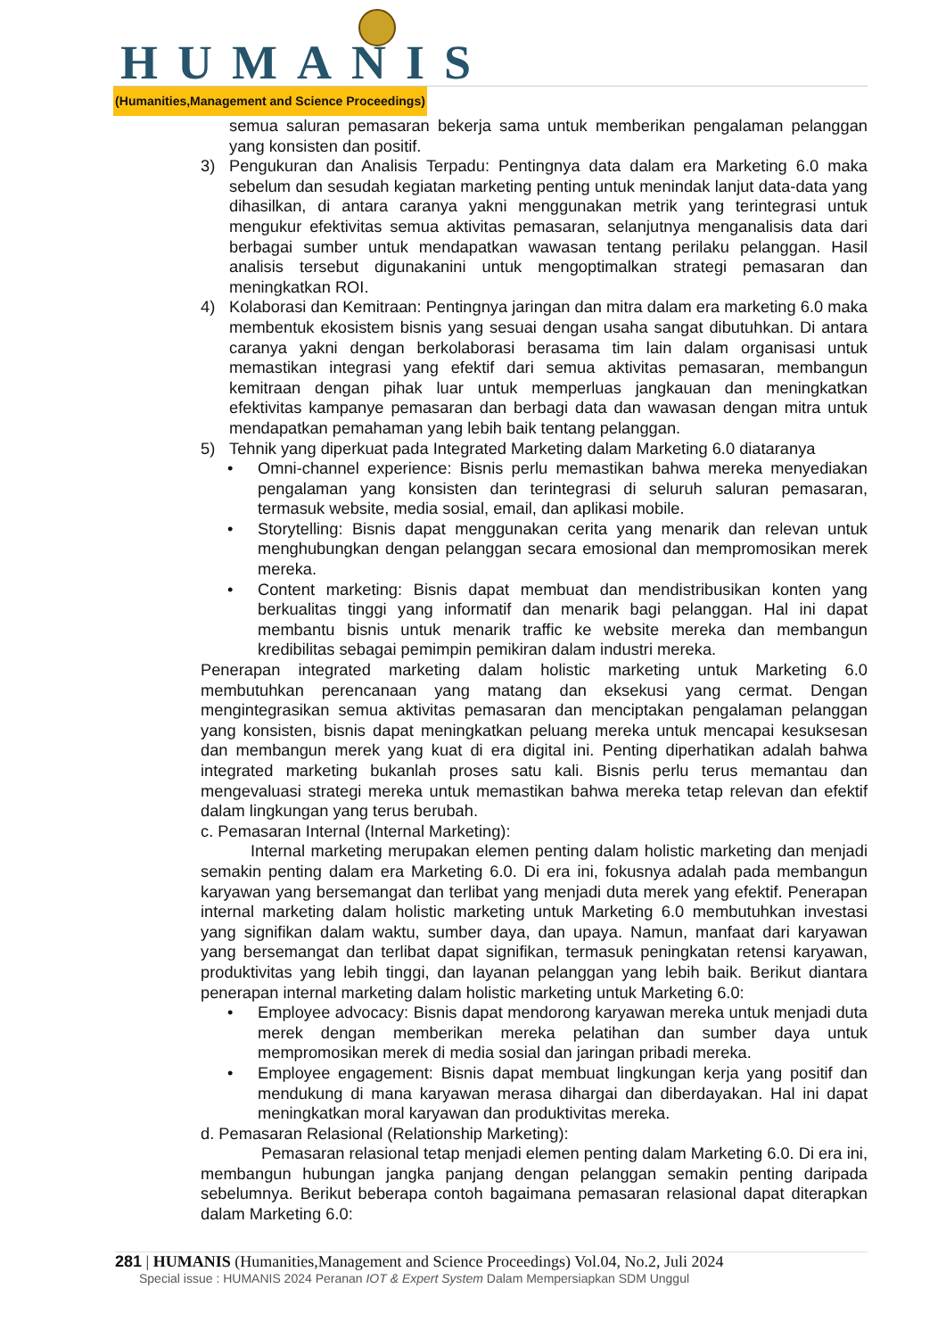HUMANIS
(Humanities,Management and Science Proceedings)
semua saluran pemasaran bekerja sama untuk memberikan pengalaman pelanggan yang konsisten dan positif.
3) Pengukuran dan Analisis Terpadu: Pentingnya data dalam era Marketing 6.0 maka sebelum dan sesudah kegiatan marketing penting untuk menindak lanjut data-data yang dihasilkan, di antara caranya yakni menggunakan metrik yang terintegrasi untuk mengukur efektivitas semua aktivitas pemasaran, selanjutnya menganalisis data dari berbagai sumber untuk mendapatkan wawasan tentang perilaku pelanggan. Hasil analisis tersebut digunakanini untuk mengoptimalkan strategi pemasaran dan meningkatkan ROI.
4) Kolaborasi dan Kemitraan: Pentingnya jaringan dan mitra dalam era marketing 6.0 maka membentuk ekosistem bisnis yang sesuai dengan usaha sangat dibutuhkan. Di antara caranya yakni dengan berkolaborasi berasama tim lain dalam organisasi untuk memastikan integrasi yang efektif dari semua aktivitas pemasaran, membangun kemitraan dengan pihak luar untuk memperluas jangkauan dan meningkatkan efektivitas kampanye pemasaran dan berbagi data dan wawasan dengan mitra untuk mendapatkan pemahaman yang lebih baik tentang pelanggan.
5) Tehnik yang diperkuat pada Integrated Marketing dalam Marketing 6.0 diataranya
• Omni-channel experience: Bisnis perlu memastikan bahwa mereka menyediakan pengalaman yang konsisten dan terintegrasi di seluruh saluran pemasaran, termasuk website, media sosial, email, dan aplikasi mobile.
• Storytelling: Bisnis dapat menggunakan cerita yang menarik dan relevan untuk menghubungkan dengan pelanggan secara emosional dan mempromosikan merek mereka.
• Content marketing: Bisnis dapat membuat dan mendistribusikan konten yang berkualitas tinggi yang informatif dan menarik bagi pelanggan. Hal ini dapat membantu bisnis untuk menarik traffic ke website mereka dan membangun kredibilitas sebagai pemimpin pemikiran dalam industri mereka.
Penerapan integrated marketing dalam holistic marketing untuk Marketing 6.0 membutuhkan perencanaan yang matang dan eksekusi yang cermat. Dengan mengintegrasikan semua aktivitas pemasaran dan menciptakan pengalaman pelanggan yang konsisten, bisnis dapat meningkatkan peluang mereka untuk mencapai kesuksesan dan membangun merek yang kuat di era digital ini. Penting diperhatikan adalah bahwa integrated marketing bukanlah proses satu kali. Bisnis perlu terus memantau dan mengevaluasi strategi mereka untuk memastikan bahwa mereka tetap relevan dan efektif dalam lingkungan yang terus berubah.
c. Pemasaran Internal (Internal Marketing):
Internal marketing merupakan elemen penting dalam holistic marketing dan menjadi semakin penting dalam era Marketing 6.0. Di era ini, fokusnya adalah pada membangun karyawan yang bersemangat dan terlibat yang menjadi duta merek yang efektif. Penerapan internal marketing dalam holistic marketing untuk Marketing 6.0 membutuhkan investasi yang signifikan dalam waktu, sumber daya, dan upaya. Namun, manfaat dari karyawan yang bersemangat dan terlibat dapat signifikan, termasuk peningkatan retensi karyawan, produktivitas yang lebih tinggi, dan layanan pelanggan yang lebih baik. Berikut diantara penerapan internal marketing dalam holistic marketing untuk Marketing 6.0:
• Employee advocacy: Bisnis dapat mendorong karyawan mereka untuk menjadi duta merek dengan memberikan mereka pelatihan dan sumber daya untuk mempromosikan merek di media sosial dan jaringan pribadi mereka.
• Employee engagement: Bisnis dapat membuat lingkungan kerja yang positif dan mendukung di mana karyawan merasa dihargai dan diberdayakan. Hal ini dapat meningkatkan moral karyawan dan produktivitas mereka.
d. Pemasaran Relasional (Relationship Marketing):
Pemasaran relasional tetap menjadi elemen penting dalam Marketing 6.0. Di era ini, membangun hubungan jangka panjang dengan pelanggan semakin penting daripada sebelumnya. Berikut beberapa contoh bagaimana pemasaran relasional dapat diterapkan dalam Marketing 6.0:
281 | HUMANIS (Humanities,Management and Science Proceedings) Vol.04, No.2, Juli 2024
Special issue : HUMANIS 2024 Peranan IOT & Expert System Dalam Mempersiapkan SDM Unggul